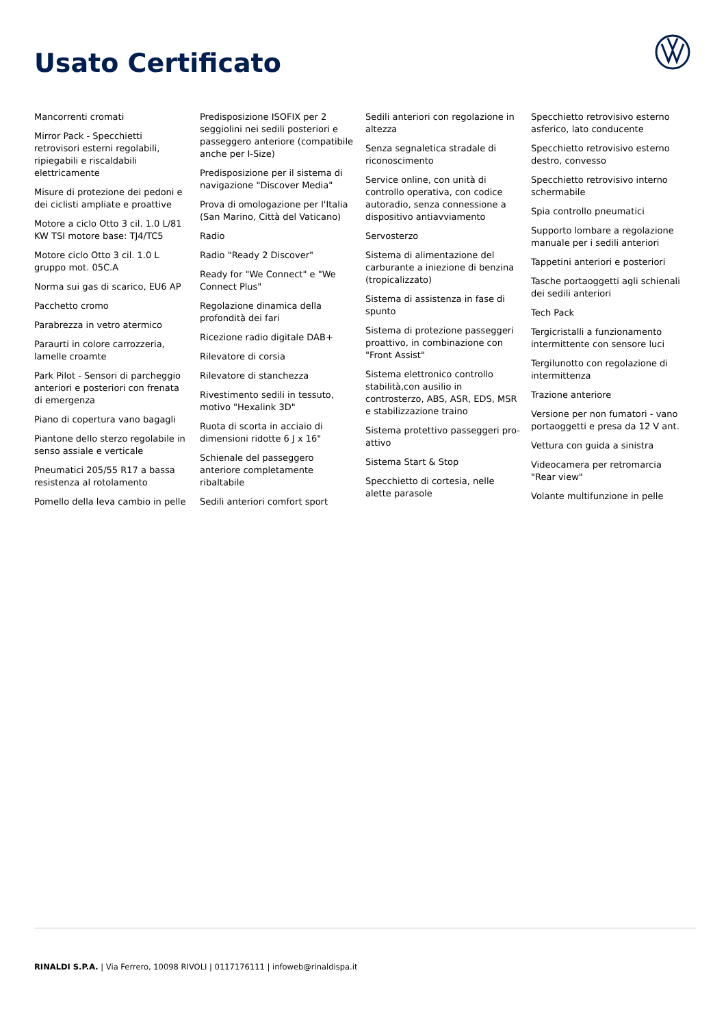Usato Certificato
Mancorrenti cromati
Mirror Pack - Specchietti retrovisori esterni regolabili, ripiegabili e riscaldabili elettricamente
Misure di protezione dei pedoni e dei ciclisti ampliate e proattive
Motore a ciclo Otto 3 cil. 1.0 L/81 KW TSI motore base: TJ4/TC5
Motore ciclo Otto 3 cil. 1.0 L gruppo mot. 05C.A
Norma sui gas di scarico, EU6 AP
Pacchetto cromo
Parabrezza in vetro atermico
Paraurti in colore carrozzeria, lamelle croamte
Park Pilot - Sensori di parcheggio anteriori e posteriori con frenata di emergenza
Piano di copertura vano bagagli
Piantone dello sterzo regolabile in senso assiale e verticale
Pneumatici 205/55 R17 a bassa resistenza al rotolamento
Pomello della leva cambio in pelle
Predisposizione ISOFIX per 2 seggiolini nei sedili posteriori e passeggero anteriore (compatibile anche per I-Size)
Predisposizione per il sistema di navigazione "Discover Media"
Prova di omologazione per l'Italia (San Marino, Città del Vaticano)
Radio
Radio "Ready 2 Discover"
Ready for "We Connect" e "We Connect Plus"
Regolazione dinamica della profondità dei fari
Ricezione radio digitale DAB+
Rilevatore di corsia
Rilevatore di stanchezza
Rivestimento sedili in tessuto, motivo "Hexalink 3D"
Ruota di scorta in acciaio di dimensioni ridotte 6 J x 16"
Schienale del passeggero anteriore completamente ribaltabile
Sedili anteriori comfort sport
Sedili anteriori con regolazione in altezza
Senza segnaletica stradale di riconoscimento
Service online, con unità di controllo operativa, con codice autoradio, senza connessione a dispositivo antiavviamento
Servosterzo
Sistema di alimentazione del carburante a iniezione di benzina (tropicalizzato)
Sistema di assistenza in fase di spunto
Sistema di protezione passeggeri proattivo, in combinazione con "Front Assist"
Sistema elettronico controllo stabilità,con ausilio in controsterzo, ABS, ASR, EDS, MSR e stabilizzazione traino
Sistema protettivo passeggeri pro-attivo
Sistema Start & Stop
Specchietto di cortesia, nelle alette parasole
Specchietto retrovisivo esterno asferico, lato conducente
Specchietto retrovisivo esterno destro, convesso
Specchietto retrovisivo interno schermabile
Spia controllo pneumatici
Supporto lombare a regolazione manuale per i sedili anteriori
Tappetini anteriori e posteriori
Tasche portaoggetti agli schienali dei sedili anteriori
Tech Pack
Tergicristalli a funzionamento intermittente con sensore luci
Tergilunotto con regolazione di intermittenza
Trazione anteriore
Versione per non fumatori - vano portaoggetti e presa da 12 V ant.
Vettura con guida a sinistra
Videocamera per retromarcia "Rear view"
Volante multifunzione in pelle
RINALDI S.P.A. | Via Ferrero, 10098 RIVOLI | 0117176111 | infoweb@rinaldispa.it